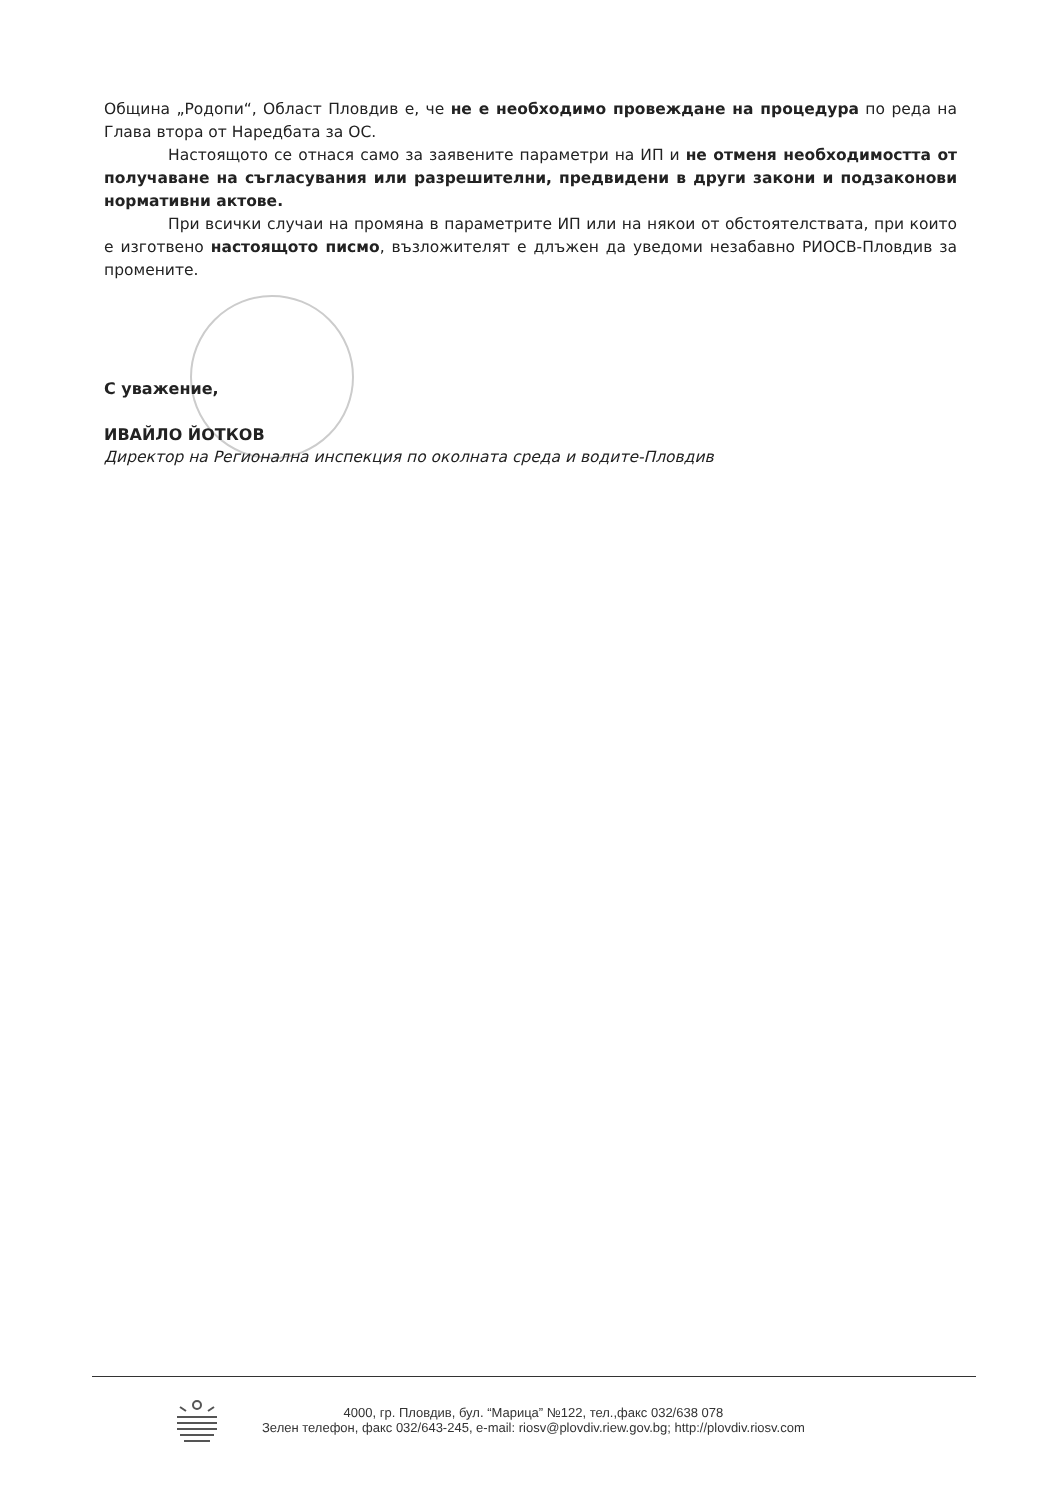Община „Родопи“, Област Пловдив е, че не е необходимо провеждане на процедура по реда на Глава втора от Наредбата за ОС.
Настоящото се отнася само за заявените параметри на ИП и не отменя необходимостта от получаване на съгласувания или разрешителни, предвидени в други закони и подзаконови нормативни актове.
При всички случаи на промяна в параметрите ИП или на някои от обстоятелствата, при които е изготвено настоящото писмо, възложителят е длъжен да уведоми незабавно РИОСВ-Пловдив за промените.
С уважение,
ИВАЙЛО ЙОТКОВ
Директор на Регионална инспекция по околната среда и водите-Пловдив
4000, гр. Пловдив, бул. “Марица” №122, тел.,факс 032/638 078
Зелен телефон, факс 032/643-245, e-mail: riosv@plovdiv.riew.gov.bg; http://plovdiv.riosv.com